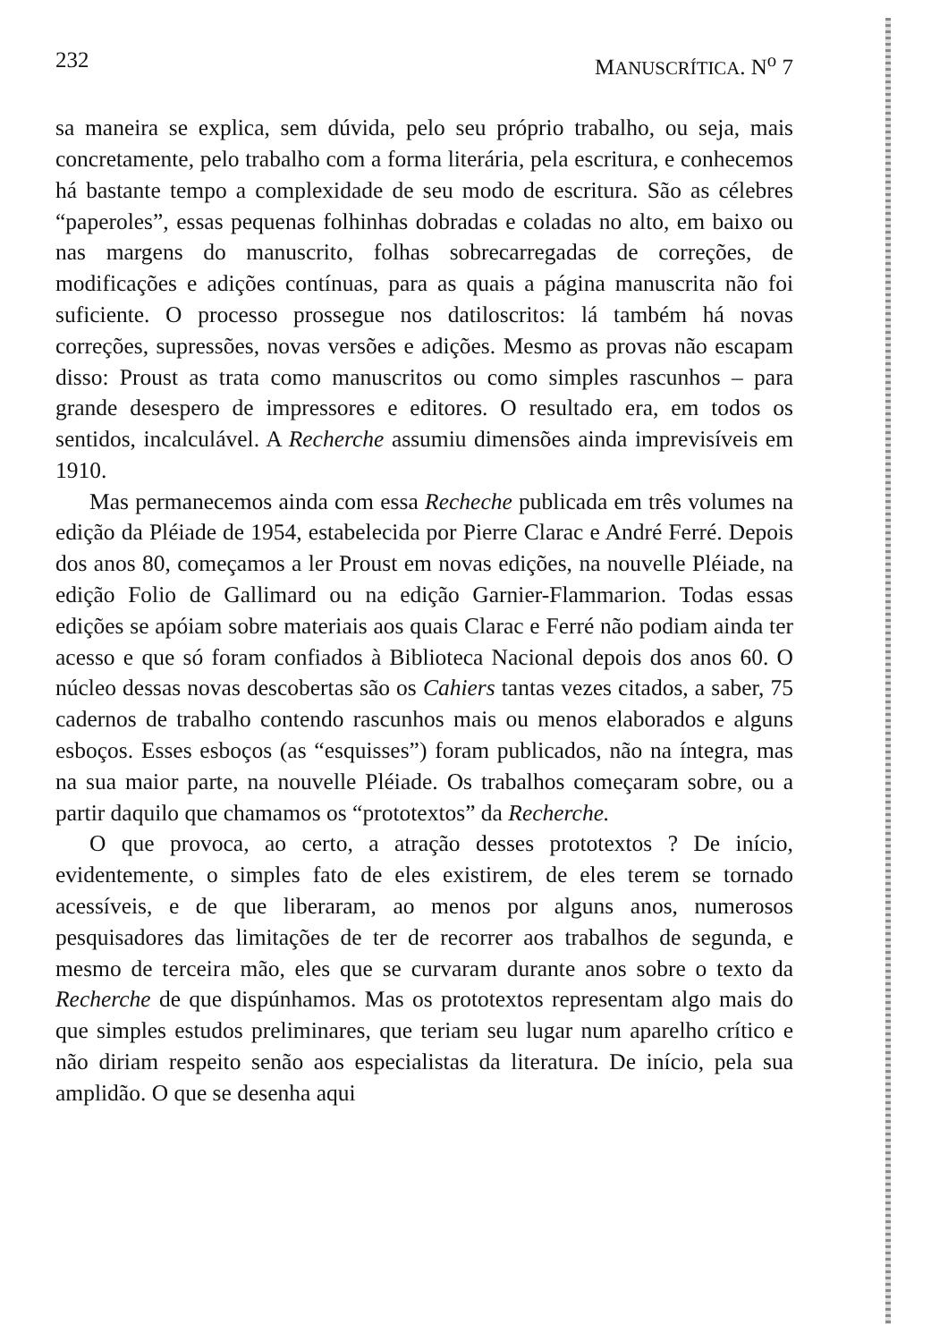232 MANUSCRÍTICA. N<sup>o</sup> 7
sa maneira se explica, sem dúvida, pelo seu próprio trabalho, ou seja, mais concretamente, pelo trabalho com a forma literária, pela escritura, e conhecemos há bastante tempo a complexidade de seu modo de escritura. São as célebres “paperoles”, essas pequenas folhinhas dobradas e coladas no alto, em baixo ou nas margens do manuscrito, folhas sobrecarregadas de correções, de modificações e adições contínuas, para as quais a página manuscrita não foi suficiente. O processo prossegue nos datiloscritos: lá também há novas correções, supressões, novas versões e adições. Mesmo as provas não escapam disso: Proust as trata como manuscritos ou como simples rascunhos – para grande desespero de impressores e editores. O resultado era, em todos os sentidos, incalculável. A Recherche assumiu dimensões ainda imprevisíveis em 1910.
Mas permanecemos ainda com essa Recheche publicada em três volumes na edição da Pléiade de 1954, estabelecida por Pierre Clarac e André Ferré. Depois dos anos 80, começamos a ler Proust em novas edições, na nouvelle Pléiade, na edição Folio de Gallimard ou na edição Garnier-Flammarion. Todas essas edições se apóiam sobre materiais aos quais Clarac e Ferré não podiam ainda ter acesso e que só foram confiados à Biblioteca Nacional depois dos anos 60. O núcleo dessas novas descobertas são os Cahiers tantas vezes citados, a saber, 75 cadernos de trabalho contendo rascunhos mais ou menos elaborados e alguns esboços. Esses esboços (as “esquisses”) foram publicados, não na íntegra, mas na sua maior parte, na nouvelle Pléiade. Os trabalhos começaram sobre, ou a partir daquilo que chamamos os “prototextos” da Recherche.
O que provoca, ao certo, a atração desses prototextos ? De início, evidentemente, o simples fato de eles existirem, de eles terem se tornado acessíveis, e de que liberaram, ao menos por alguns anos, numerosos pesquisadores das limitações de ter de recorrer aos trabalhos de segunda, e mesmo de terceira mão, eles que se curvaram durante anos sobre o texto da Recherche de que dispúnhamos. Mas os prototextos representam algo mais do que simples estudos preliminares, que teriam seu lugar num aparelho crítico e não diriam respeito senão aos especialistas da literatura. De início, pela sua amplidão. O que se desenha aqui